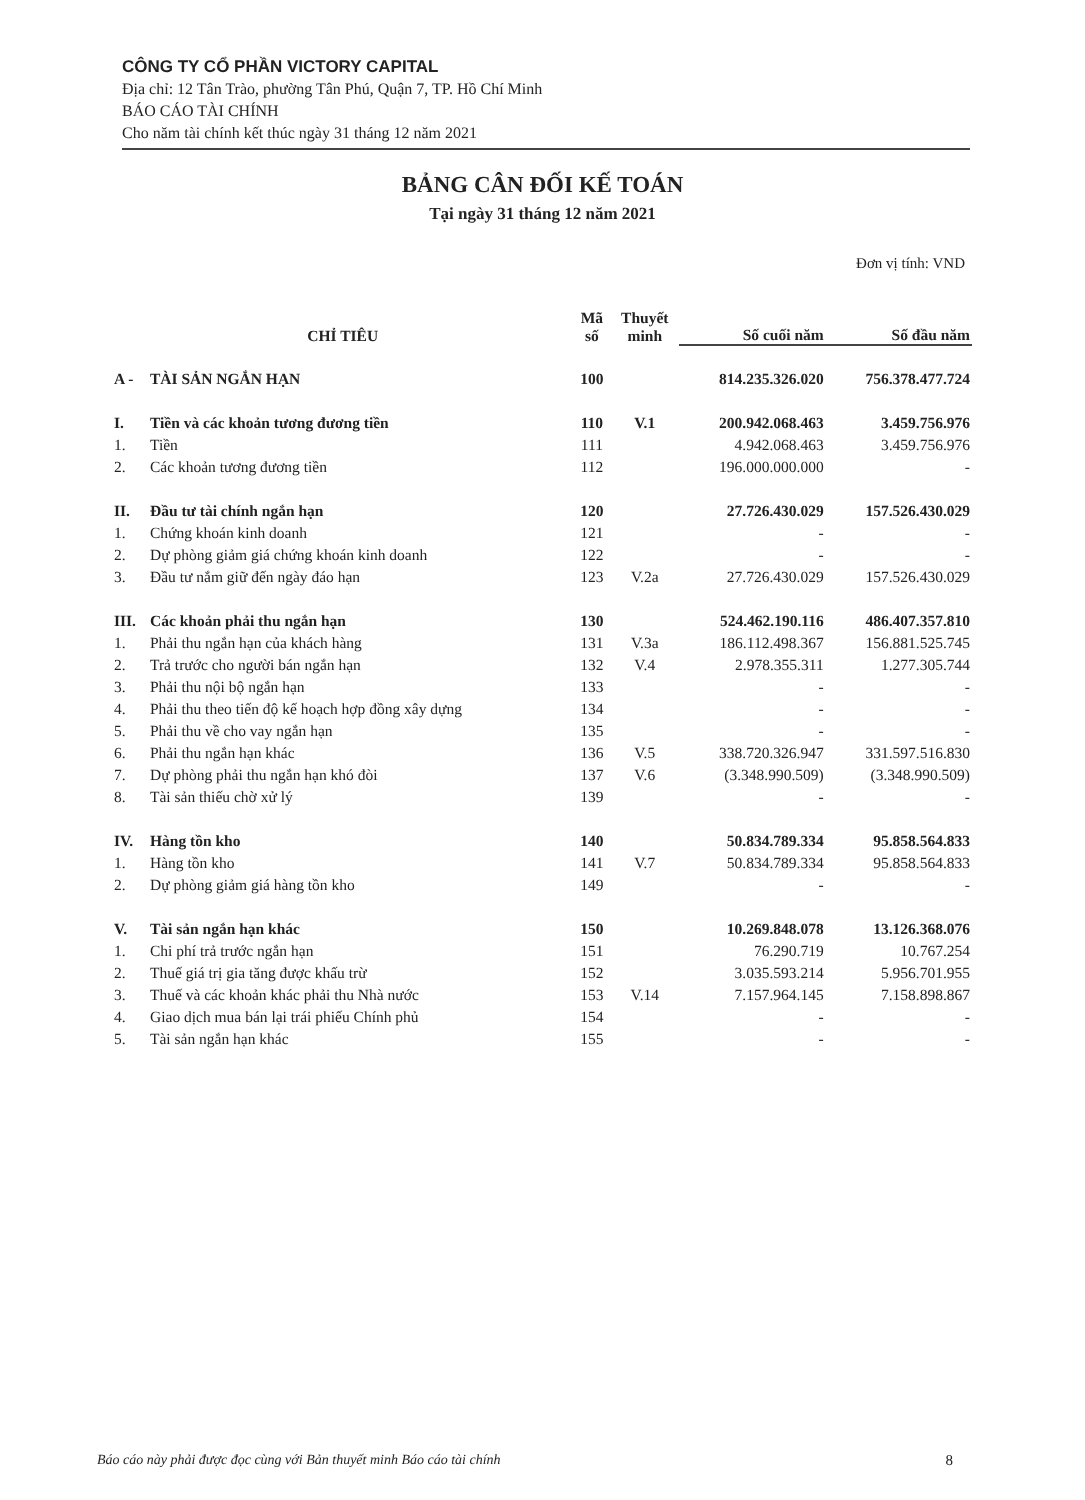CÔNG TY CỔ PHẦN VICTORY CAPITAL
Địa chỉ: 12 Tân Trào, phường Tân Phú, Quận 7, TP. Hồ Chí Minh
BÁO CÁO TÀI CHÍNH
Cho năm tài chính kết thúc ngày 31 tháng 12 năm 2021
BẢNG CÂN ĐỐI KẾ TOÁN
Tại ngày 31 tháng 12 năm 2021
Đơn vị tính: VND
| CHỈ TIÊU | | Mã số | Thuyết minh | Số cuối năm | Số đầu năm |
| --- | --- | --- | --- | --- | --- |
| A - | TÀI SẢN NGẮN HẠN | 100 | | 814.235.326.020 | 756.378.477.724 |
| I. | Tiền và các khoản tương đương tiền | 110 | V.1 | 200.942.068.463 | 3.459.756.976 |
| 1. | Tiền | 111 | | 4.942.068.463 | 3.459.756.976 |
| 2. | Các khoản tương đương tiền | 112 | | 196.000.000.000 | - |
| II. | Đầu tư tài chính ngắn hạn | 120 | | 27.726.430.029 | 157.526.430.029 |
| 1. | Chứng khoán kinh doanh | 121 | | - | - |
| 2. | Dự phòng giảm giá chứng khoán kinh doanh | 122 | | - | - |
| 3. | Đầu tư nắm giữ đến ngày đáo hạn | 123 | V.2a | 27.726.430.029 | 157.526.430.029 |
| III. | Các khoản phải thu ngắn hạn | 130 | | 524.462.190.116 | 486.407.357.810 |
| 1. | Phải thu ngắn hạn của khách hàng | 131 | V.3a | 186.112.498.367 | 156.881.525.745 |
| 2. | Trả trước cho người bán ngắn hạn | 132 | V.4 | 2.978.355.311 | 1.277.305.744 |
| 3. | Phải thu nội bộ ngắn hạn | 133 | | - | - |
| 4. | Phải thu theo tiến độ kế hoạch hợp đồng xây dựng | 134 | | - | - |
| 5. | Phải thu về cho vay ngắn hạn | 135 | | - | - |
| 6. | Phải thu ngắn hạn khác | 136 | V.5 | 338.720.326.947 | 331.597.516.830 |
| 7. | Dự phòng phải thu ngắn hạn khó đòi | 137 | V.6 | (3.348.990.509) | (3.348.990.509) |
| 8. | Tài sản thiếu chờ xử lý | 139 | | - | - |
| IV. | Hàng tồn kho | 140 | | 50.834.789.334 | 95.858.564.833 |
| 1. | Hàng tồn kho | 141 | V.7 | 50.834.789.334 | 95.858.564.833 |
| 2. | Dự phòng giảm giá hàng tồn kho | 149 | | - | - |
| V. | Tài sản ngắn hạn khác | 150 | | 10.269.848.078 | 13.126.368.076 |
| 1. | Chi phí trả trước ngắn hạn | 151 | | 76.290.719 | 10.767.254 |
| 2. | Thuế giá trị gia tăng được khấu trừ | 152 | | 3.035.593.214 | 5.956.701.955 |
| 3. | Thuế và các khoản khác phải thu Nhà nước | 153 | V.14 | 7.157.964.145 | 7.158.898.867 |
| 4. | Giao dịch mua bán lại trái phiếu Chính phủ | 154 | | - | - |
| 5. | Tài sản ngắn hạn khác | 155 | | - | - |
Báo cáo này phải được đọc cùng với Bản thuyết minh Báo cáo tài chính 8